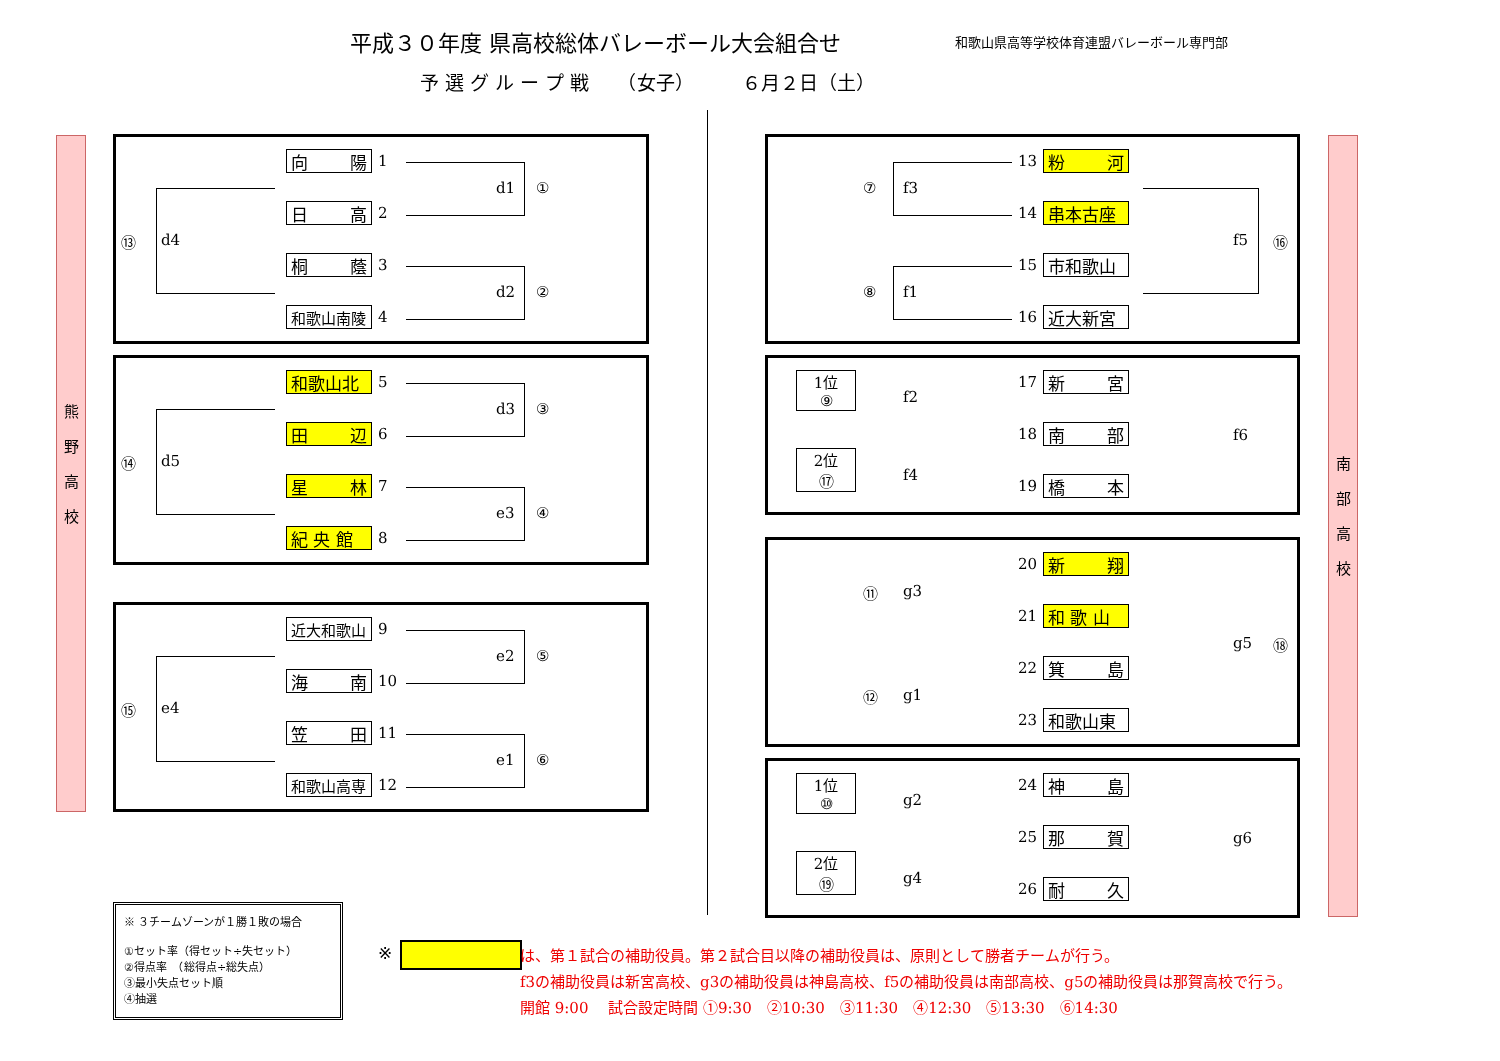平成３０年度 県高校総体バレーボール大会組合せ
和歌山県高等学校体育連盟バレーボール専門部
予 選 グ ル ー プ 戦　　（女子）　　　６月２日（土）
熊野高校
南部高校
向 陽 1
日 高 2
桐 蔭 3
和歌山南陵 4
d1 ①
d2 ②
⑬ d4
和歌山北 5
田 辺 6
星 林 7
紀 央 館 8
d3 ③
e3 ④
⑭ d5
近大和歌山 9
海 南 10
笠 田 11
和歌山高専 12
e2 ⑤
e1 ⑥
⑮ e4
⑦ f3
13 粉 河
14 串本古座
⑧ f1
15 市和歌山
16 近大新宮
f5 ⑯
1位
⑨
2位
⑰
f2
f4
17 新 宮
18 南 部
19 橋 本
f6
⑪ g3
20 新 翔
21 和 歌 山
⑫ g1
22 箕 島
23 和歌山東
g5 ⑱
1位
⑩
2位
⑲
g2
g4
24 神 島
25 那 賀
26 耐 久
g6
※ ３チームゾーンが１勝１敗の場合
①セット率（得セット÷失セット）
②得点率　（総得点÷総失点）
③最小失点セット順
④抽選
※
は、第１試合の補助役員。第２試合目以降の補助役員は、原則として勝者チームが行う。
f3の補助役員は新宮高校、g3の補助役員は神島高校、f5の補助役員は南部高校、g5の補助役員は那賀高校で行う。
開館 9:00　 試合設定時間 ①9:30　②10:30　③11:30　④12:30　⑤13:30　⑥14:30